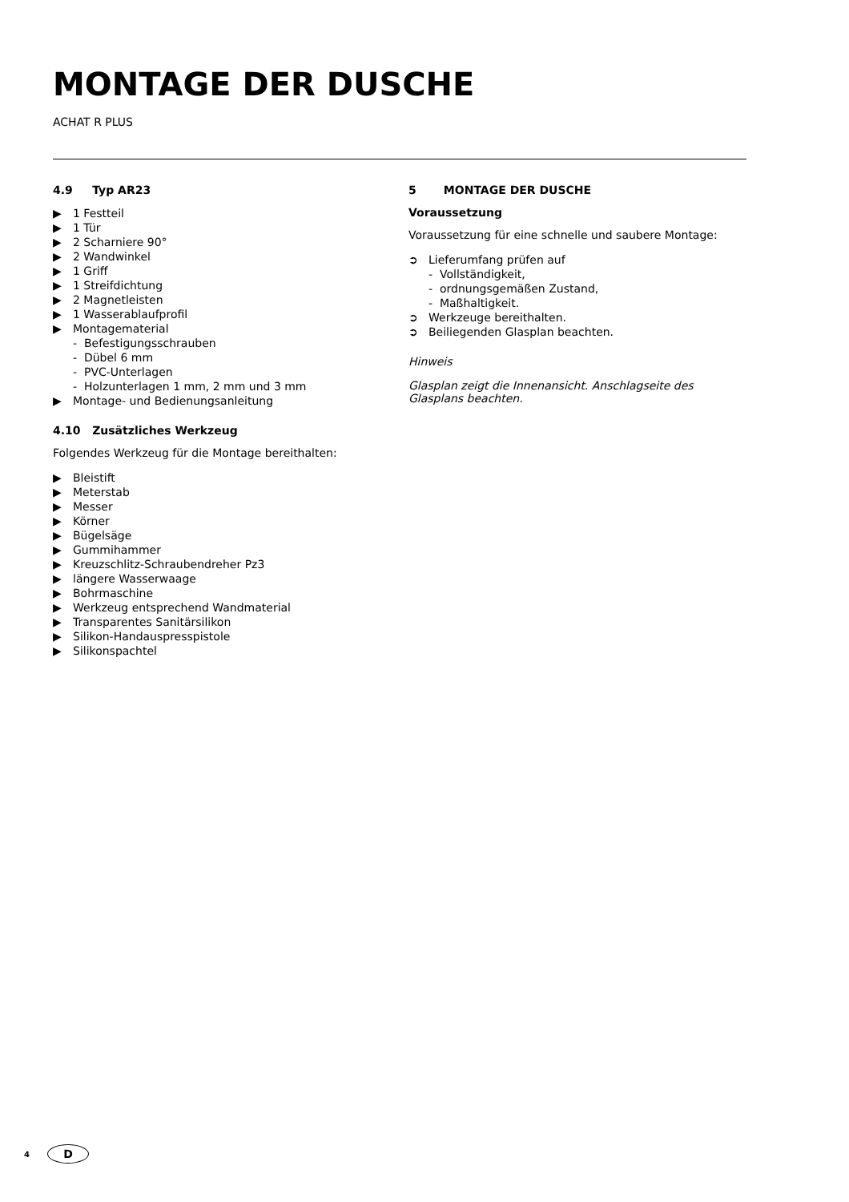MONTAGE DER DUSCHE
ACHAT R PLUS
4.9 Typ AR23
▶ 1 Festteil
▶ 1 Tür
▶ 2 Scharniere 90°
▶ 2 Wandwinkel
▶ 1 Griff
▶ 1 Streifdichtung
▶ 2 Magnetleisten
▶ 1 Wasserablaufprofil
▶ Montagematerial
- Befestigungsschrauben
- Dübel 6 mm
- PVC-Unterlagen
- Holzunterlagen 1 mm, 2 mm und 3 mm
▶ Montage- und Bedienungsanleitung
4.10 Zusätzliches Werkzeug
Folgendes Werkzeug für die Montage bereithalten:
▶ Bleistift
▶ Meterstab
▶ Messer
▶ Körner
▶ Bügelsäge
▶ Gummihammer
▶ Kreuzschlitz-Schraubendreher Pz3
▶ längere Wasserwaage
▶ Bohrmaschine
▶ Werkzeug entsprechend Wandmaterial
▶ Transparentes Sanitärsilikon
▶ Silikon-Handauspresspistole
▶ Silikonspachtel
5 MONTAGE DER DUSCHE
Voraussetzung
Voraussetzung für eine schnelle und saubere Montage:
➲ Lieferumfang prüfen auf
- Vollständigkeit,
- ordnungsgemäßen Zustand,
- Maßhaltigkeit.
➲ Werkzeuge bereithalten.
➲ Beiliegenden Glasplan beachten.
Hinweis
Glasplan zeigt die Innenansicht. Anschlagseite des Glasplans beachten.
4
D